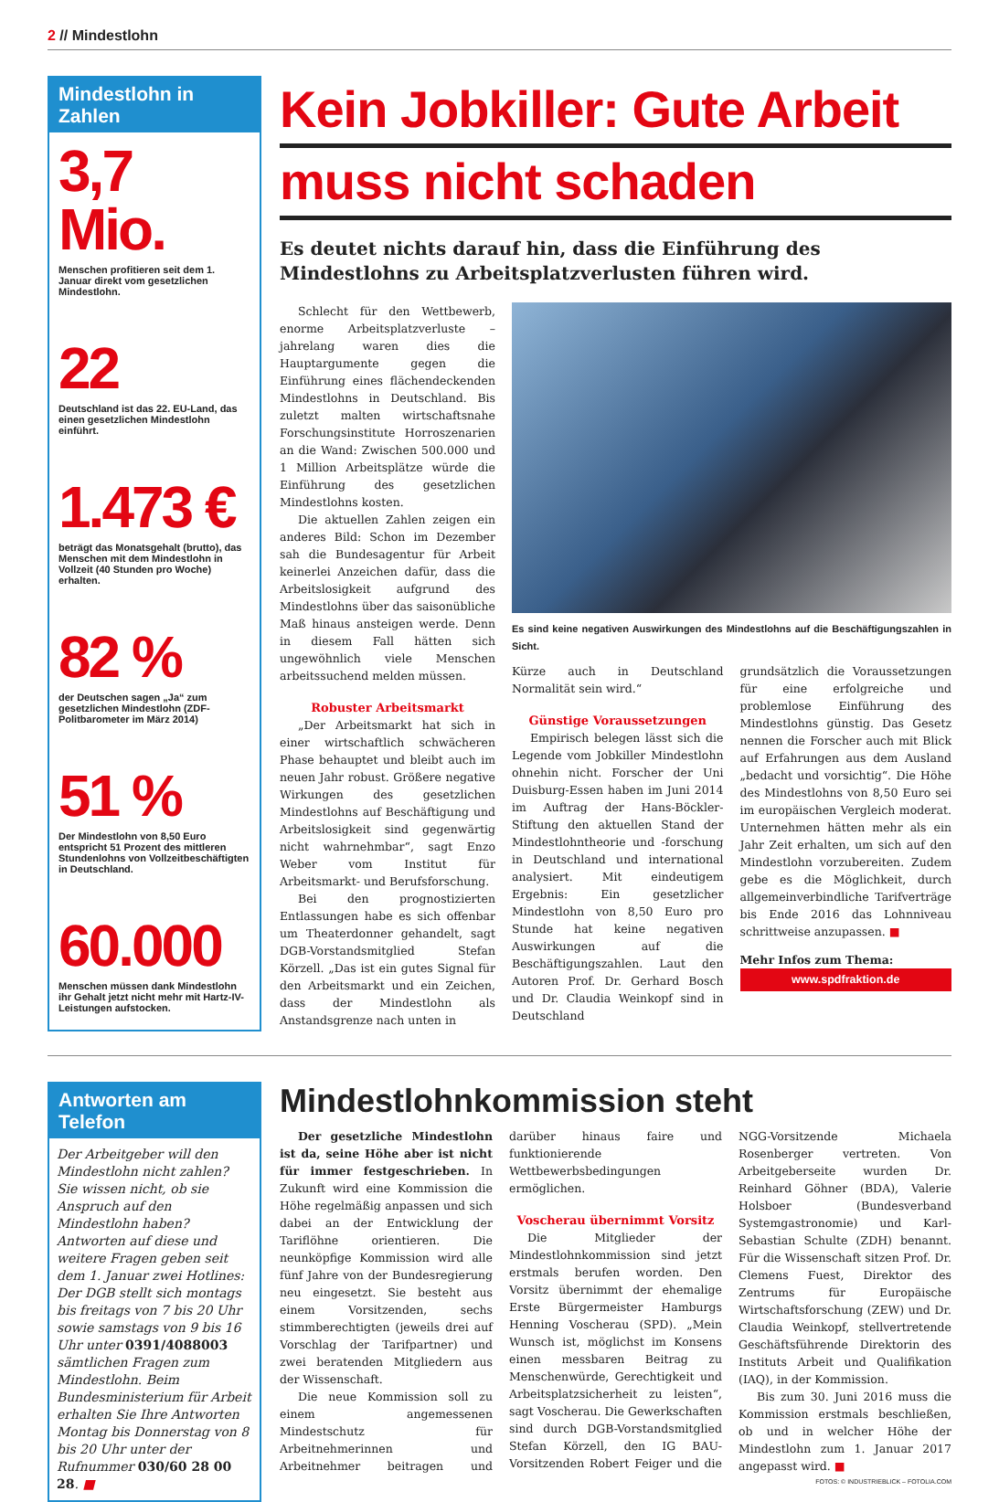2 // Mindestlohn
Mindestlohn in Zahlen
3,7 Mio.
Menschen profitieren seit dem 1. Januar direkt vom gesetzlichen Mindestlohn.
22
Deutschland ist das 22. EU-Land, das einen gesetzlichen Mindestlohn einführt.
1.473 €
beträgt das Monatsgehalt (brutto), das Menschen mit dem Mindestlohn in Vollzeit (40 Stunden pro Woche) erhalten.
82 %
der Deutschen sagen „Ja“ zum gesetzlichen Mindestlohn (ZDF-Politbarometer im März 2014)
51 %
Der Mindestlohn von 8,50 Euro entspricht 51 Prozent des mittleren Stundenlohns von Vollzeitbeschäftigten in Deutschland.
60.000
Menschen müssen dank Mindestlohn ihr Gehalt jetzt nicht mehr mit Hartz-IV-Leistungen aufstocken.
Kein Jobkiller: Gute Arbeit
muss nicht schaden
Es deutet nichts darauf hin, dass die Einführung des Mindestlohns zu Arbeitsplatzverlusten führen wird.
Schlecht für den Wettbewerb, enorme Arbeitsplatzverluste – jahrelang waren dies die Hauptargumente gegen die Einführung eines flächendeckenden Mindestlohns in Deutschland. Bis zuletzt malten wirtschaftsnahe Forschungsinstitute Horroszenarien an die Wand: Zwischen 500.000 und 1 Million Arbeitsplätze würde die Einführung des gesetzlichen Mindestlohns kosten.
Die aktuellen Zahlen zeigen ein anderes Bild: Schon im Dezember sah die Bundesagentur für Arbeit keinerlei Anzeichen dafür, dass die Arbeitslosigkeit aufgrund des Mindestlohns über das saisonübliche Maß hinaus ansteigen werde. Denn in diesem Fall hätten sich ungewöhnlich viele Menschen arbeitssuchend melden müssen.
Robuster Arbeitsmarkt
„Der Arbeitsmarkt hat sich in einer wirtschaftlich schwächeren Phase behauptet und bleibt auch im neuen Jahr robust. Größere negative Wirkungen des gesetzlichen Mindestlohns auf Beschäftigung und Arbeitslosigkeit sind gegenwärtig nicht wahrnehmbar“, sagt Enzo Weber vom Institut für Arbeitsmarkt- und Berufsforschung.
Bei den prognostizierten Entlassungen habe es sich offenbar um Theaterdonner gehandelt, sagt DGB-Vorstandsmitglied Stefan Körzell. „Das ist ein gutes Signal für den Arbeitsmarkt und ein Zeichen, dass der Mindestlohn als Anstandsgrenze nach unten in
Es sind keine negativen Auswirkungen des Mindestlohns auf die Beschäftigungszahlen in Sicht.
Kürze auch in Deutschland Normalität sein wird.“
Günstige Voraussetzungen
Empirisch belegen lässt sich die Legende vom Jobkiller Mindestlohn ohnehin nicht. Forscher der Uni Duisburg-Essen haben im Juni 2014 im Auftrag der Hans-Böckler-Stiftung den aktuellen Stand der Mindestlohntheorie und -forschung in Deutschland und international analysiert. Mit eindeutigem Ergebnis: Ein gesetzlicher Mindestlohn von 8,50 Euro pro Stunde hat keine negativen Auswirkungen auf die Beschäftigungszahlen. Laut den Autoren Prof. Dr. Gerhard Bosch und Dr. Claudia Weinkopf sind in Deutschland
grundsätzlich die Voraussetzungen für eine erfolgreiche und problemlose Einführung des Mindestlohns günstig. Das Gesetz nennen die Forscher auch mit Blick auf Erfahrungen aus dem Ausland „bedacht und vorsichtig“. Die Höhe des Mindestlohns von 8,50 Euro sei im europäischen Vergleich moderat. Unternehmen hätten mehr als ein Jahr Zeit erhalten, um sich auf den Mindestlohn vorzubereiten. Zudem gebe es die Möglichkeit, durch allgemeinverbindliche Tarifverträge bis Ende 2016 das Lohnniveau schrittweise anzupassen. ■
Mehr Infos zum Thema:
www.spdfraktion.de
Antworten am Telefon
Der Arbeitgeber will den Mindestlohn nicht zahlen? Sie wissen nicht, ob sie Anspruch auf den Mindestlohn haben?
Antworten auf diese und weitere Fragen geben seit dem 1. Januar zwei Hotlines: Der DGB stellt sich montags bis freitags von 7 bis 20 Uhr sowie samstags von 9 bis 16 Uhr unter 0391/4088003 sämtlichen Fragen zum Mindestlohn. Beim Bundesministerium für Arbeit erhalten Sie Ihre Antworten Montag bis Donnerstag von 8 bis 20 Uhr unter der Rufnummer 030/60 28 00 28. ■
Mindestlohnkommission steht
Der gesetzliche Mindestlohn ist da, seine Höhe aber ist nicht für immer festgeschrieben. In Zukunft wird eine Kommission die Höhe regelmäßig anpassen und sich dabei an der Entwicklung der Tariflöhne orientieren. Die neunköpfige Kommission wird alle fünf Jahre von der Bundesregierung neu eingesetzt. Sie besteht aus einem Vorsitzenden, sechs stimmberechtigten (jeweils drei auf Vorschlag der Tarifpartner) und zwei beratenden Mitgliedern aus der Wissenschaft.
Die neue Kommission soll zu einem angemessenen Mindestschutz für Arbeitnehmerinnen und Arbeitnehmer beitragen und darüber hinaus faire und funktionierende Wettbewerbsbedingungen ermöglichen.
Voscherau übernimmt Vorsitz
Die Mitglieder der Mindestlohnkommission sind jetzt erstmals berufen worden. Den Vorsitz übernimmt der ehemalige Erste Bürgermeister Hamburgs Henning Voscherau (SPD). „Mein Wunsch ist, möglichst im Konsens einen messbaren Beitrag zu Menschenwürde, Gerechtigkeit und Arbeitsplatzsicherheit zu leisten“, sagt Voscherau. Die Gewerkschaften sind durch DGB-Vorstandsmitglied Stefan Körzell, den IG BAU-Vorsitzenden Robert Feiger und die NGG-Vorsitzende Michaela Rosenberger vertreten. Von Arbeitgeberseite wurden Dr. Reinhard Göhner (BDA), Valerie Holsboer (Bundesverband Systemgastronomie) und Karl-Sebastian Schulte (ZDH) benannt. Für die Wissenschaft sitzen Prof. Dr. Clemens Fuest, Direktor des Zentrums für Europäische Wirtschaftsforschung (ZEW) und Dr. Claudia Weinkopf, stellvertretende Geschäftsführende Direktorin des Instituts Arbeit und Qualifikation (IAQ), in der Kommission.
Bis zum 30. Juni 2016 muss die Kommission erstmals beschließen, ob und in welcher Höhe der Mindestlohn zum 1. Januar 2017 angepasst wird. ■
FOTOS: © INDUSTRIEBLICK – FOTOLIA.COM